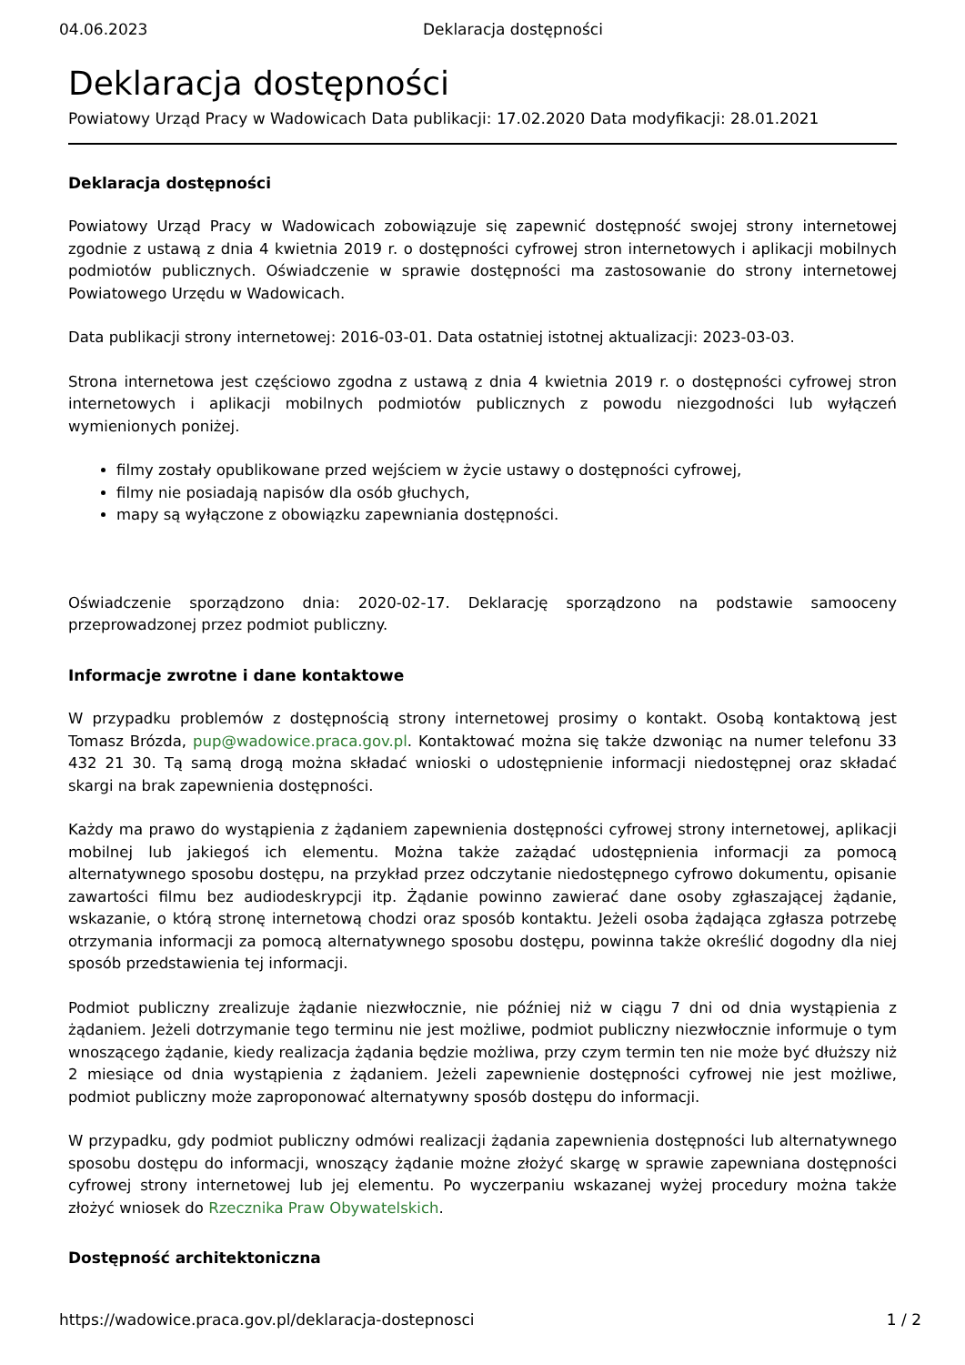04.06.2023 Deklaracja dostępności
Deklaracja dostępności
Powiatowy Urząd Pracy w Wadowicach Data publikacji: 17.02.2020 Data modyfikacji: 28.01.2021
Deklaracja dostępności
Powiatowy Urząd Pracy w Wadowicach zobowiązuje się zapewnić dostępność swojej strony internetowej zgodnie z ustawą z dnia 4 kwietnia 2019 r. o dostępności cyfrowej stron internetowych i aplikacji mobilnych podmiotów publicznych. Oświadczenie w sprawie dostępności ma zastosowanie do strony internetowej Powiatowego Urzędu w Wadowicach.
Data publikacji strony internetowej: 2016-03-01. Data ostatniej istotnej aktualizacji: 2023-03-03.
Strona internetowa jest częściowo zgodna z ustawą z dnia 4 kwietnia 2019 r. o dostępności cyfrowej stron internetowych i aplikacji mobilnych podmiotów publicznych z powodu niezgodności lub wyłączeń wymienionych poniżej.
filmy zostały opublikowane przed wejściem w życie ustawy o dostępności cyfrowej,
filmy nie posiadają napisów dla osób głuchych,
mapy są wyłączone z obowiązku zapewniania dostępności.
Oświadczenie sporządzono dnia: 2020-02-17. Deklarację sporządzono na podstawie samooceny przeprowadzonej przez podmiot publiczny.
Informacje zwrotne i dane kontaktowe
W przypadku problemów z dostępnością strony internetowej prosimy o kontakt. Osobą kontaktową jest Tomasz Brózda, pup@wadowice.praca.gov.pl. Kontaktować można się także dzwoniąc na numer telefonu 33 432 21 30. Tą samą drogą można składać wnioski o udostępnienie informacji niedostępnej oraz składać skargi na brak zapewnienia dostępności.
Każdy ma prawo do wystąpienia z żądaniem zapewnienia dostępności cyfrowej strony internetowej, aplikacji mobilnej lub jakiegoś ich elementu. Można także zażądać udostępnienia informacji za pomocą alternatywnego sposobu dostępu, na przykład przez odczytanie niedostępnego cyfrowo dokumentu, opisanie zawartości filmu bez audiodeskrypcji itp. Żądanie powinno zawierać dane osoby zgłaszającej żądanie, wskazanie, o którą stronę internetową chodzi oraz sposób kontaktu. Jeżeli osoba żądająca zgłasza potrzebę otrzymania informacji za pomocą alternatywnego sposobu dostępu, powinna także określić dogodny dla niej sposób przedstawienia tej informacji.
Podmiot publiczny zrealizuje żądanie niezwłocznie, nie później niż w ciągu 7 dni od dnia wystąpienia z żądaniem. Jeżeli dotrzymanie tego terminu nie jest możliwe, podmiot publiczny niezwłocznie informuje o tym wnoszącego żądanie, kiedy realizacja żądania będzie możliwa, przy czym termin ten nie może być dłuższy niż 2 miesiące od dnia wystąpienia z żądaniem. Jeżeli zapewnienie dostępności cyfrowej nie jest możliwe, podmiot publiczny może zaproponować alternatywny sposób dostępu do informacji.
W przypadku, gdy podmiot publiczny odmówi realizacji żądania zapewnienia dostępności lub alternatywnego sposobu dostępu do informacji, wnoszący żądanie możne złożyć skargę w sprawie zapewniana dostępności cyfrowej strony internetowej lub jej elementu. Po wyczerpaniu wskazanej wyżej procedury można także złożyć wniosek do Rzecznika Praw Obywatelskich.
Dostępność architektoniczna
https://wadowice.praca.gov.pl/deklaracja-dostepnosci 1 / 2